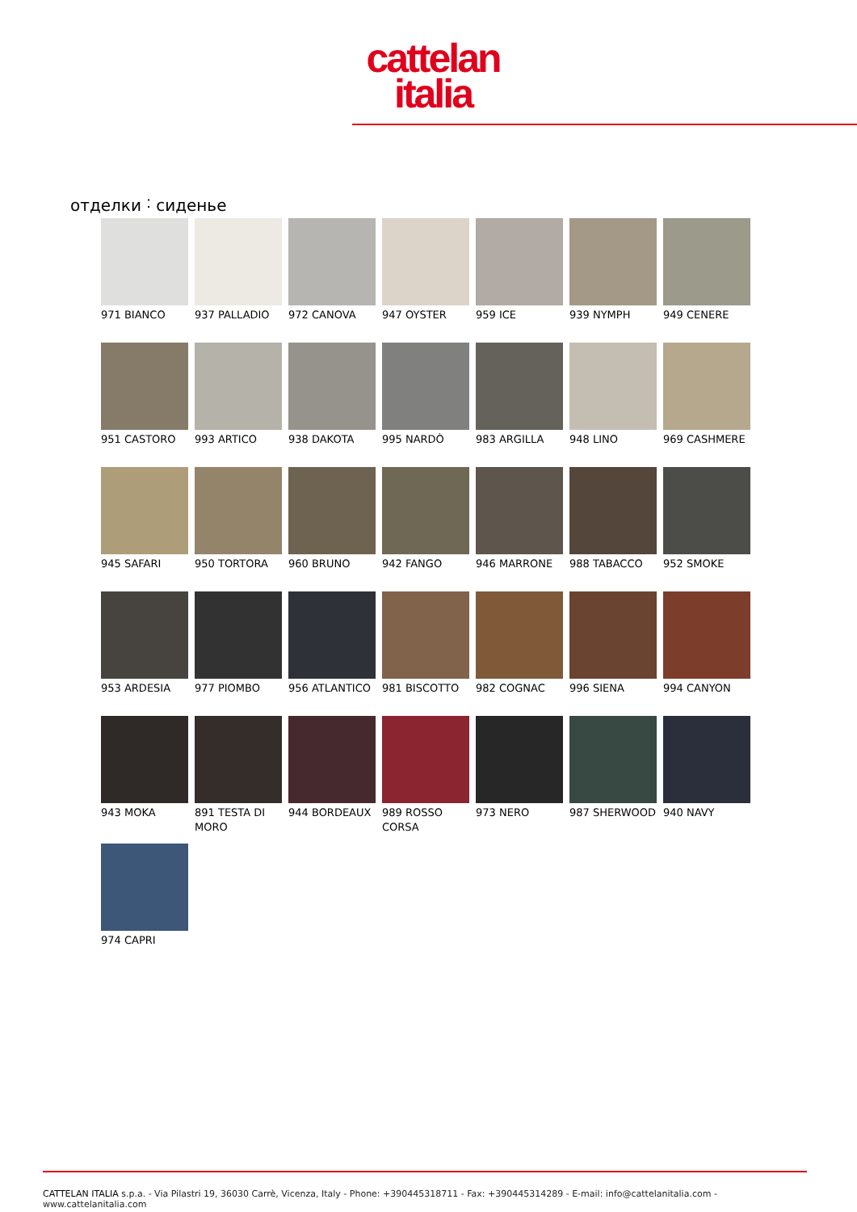cattelan
italia
отделки ˸ сиденье
971 BIANCO
937 PALLADIO
972 CANOVA
947 OYSTER
959 ICE
939 NYMPH
949 CENERE
951 CASTORO
993 ARTICO
938 DAKOTA
995 NARDÒ
983 ARGILLA
948 LINO
969 CASHMERE
945 SAFARI
950 TORTORA
960 BRUNO
942 FANGO
946 MARRONE
988 TABACCO
952 SMOKE
953 ARDESIA
977 PIOMBO
956 ATLANTICO
981 BISCOTTO
982 COGNAC
996 SIENA
994 CANYON
943 MOKA
891 TESTA DI MORO
944 BORDEAUX
989 ROSSO CORSA
973 NERO
987 SHERWOOD
940 NAVY
974 CAPRI
CATTELAN ITALIA s.p.a. - Via Pilastri 19, 36030 Carrè, Vicenza, Italy - Phone: +390445318711 - Fax: +390445314289 - E-mail: info@cattelanitalia.com - www.cattelanitalia.com